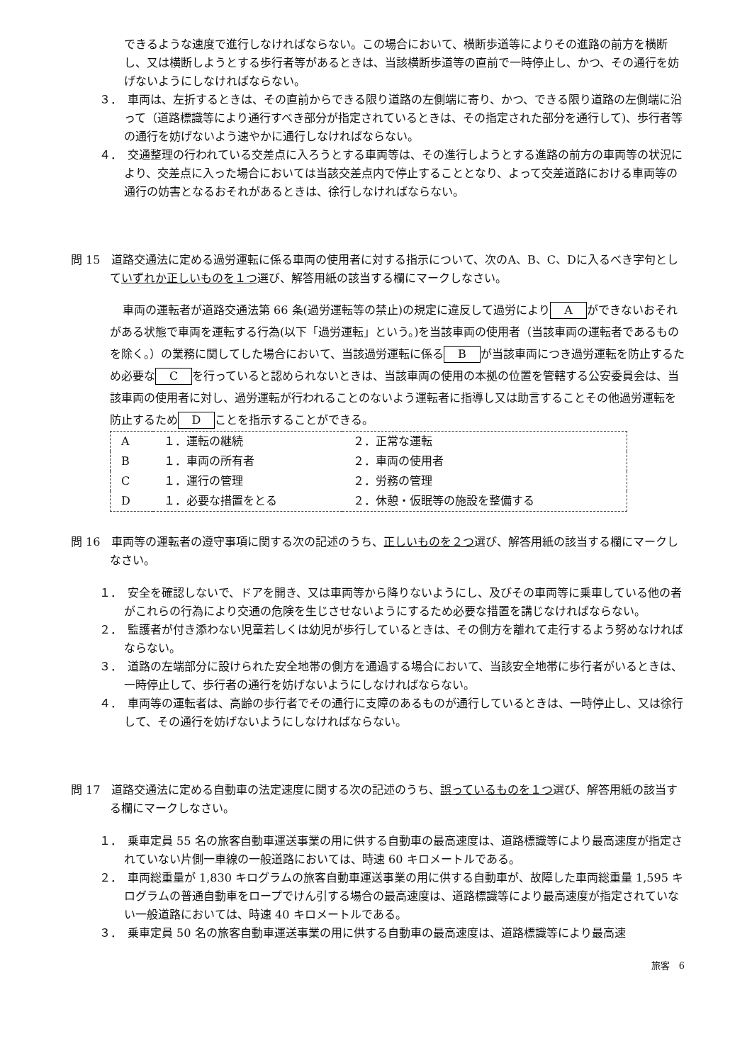できるような速度で進行しなければならない。この場合において、横断歩道等によりその進路の前方を横断し、又は横断しようとする歩行者等があるときは、当該横断歩道等の直前で一時停止し、かつ、その通行を妨げないようにしなければならない。
３．　車両は、左折するときは、その直前からできる限り道路の左側端に寄り、かつ、できる限り道路の左側端に沿って（道路標識等により通行すべき部分が指定されているときは、その指定された部分を通行して)、歩行者等の通行を妨げないよう速やかに通行しなければならない。
４．　交通整理の行われている交差点に入ろうとする車両等は、その進行しようとする進路の前方の車両等の状況により、交差点に入った場合においては当該交差点内で停止することとなり、よって交差道路における車両等の通行の妨害となるおそれがあるときは、徐行しなければならない。
問 15　道路交通法に定める過労運転に係る車両の使用者に対する指示について、次のA、B、C、Dに入るべき字句としていずれか正しいものを１つ選び、解答用紙の該当する欄にマークしなさい。
車両の運転者が道路交通法第 66 条(過労運転等の禁止)の規定に違反して過労により A ができないおそれがある状態で車両を運転する行為(以下「過労運転」という。)を当該車両の使用者（当該車両の運転者であるものを除く。）の業務に関してした場合において、当該過労運転に係る B が当該車両につき過労運転を防止するため必要な C を行っていると認められないときは、当該車両の使用の本拠の位置を管轄する公安委員会は、当該車両の使用者に対し、過労運転が行われることのないよう運転者に指導し又は助言することその他過労運転を防止するため D ことを指示することができる。
| A | １．運転の継続 | ２．正常な運転 |
| B | １．車両の所有者 | ２．車両の使用者 |
| C | １．運行の管理 | ２．労務の管理 |
| D | １．必要な措置をとる | ２．休憩・仮眠等の施設を整備する |
問 16　車両等の運転者の遵守事項に関する次の記述のうち、正しいものを２つ選び、解答用紙の該当する欄にマークしなさい。
１．　安全を確認しないで、ドアを開き、又は車両等から降りないようにし、及びその車両等に乗車している他の者がこれらの行為により交通の危険を生じさせないようにするため必要な措置を講じなければならない。
２．　監護者が付き添わない児童若しくは幼児が歩行しているときは、その側方を離れて走行するよう努めなければならない。
３．　道路の左端部分に設けられた安全地帯の側方を通過する場合において、当該安全地帯に歩行者がいるときは、一時停止して、歩行者の通行を妨げないようにしなければならない。
４．　車両等の運転者は、高齢の歩行者でその通行に支障のあるものが通行しているときは、一時停止し、又は徐行して、その通行を妨げないようにしなければならない。
問 17　道路交通法に定める自動車の法定速度に関する次の記述のうち、誤っているものを１つ選び、解答用紙の該当する欄にマークしなさい。
１．　乗車定員 55 名の旅客自動車運送事業の用に供する自動車の最高速度は、道路標識等により最高速度が指定されていない片側一車線の一般道路においては、時速 60 キロメートルである。
２．　車両総重量が 1,830 キログラムの旅客自動車運送事業の用に供する自動車が、故障した車両総重量 1,595 キログラムの普通自動車をロープでけん引する場合の最高速度は、道路標識等により最高速度が指定されていない一般道路においては、時速 40 キロメートルである。
３．　乗車定員 50 名の旅客自動車運送事業の用に供する自動車の最高速度は、道路標識等により最高速
旅客　6